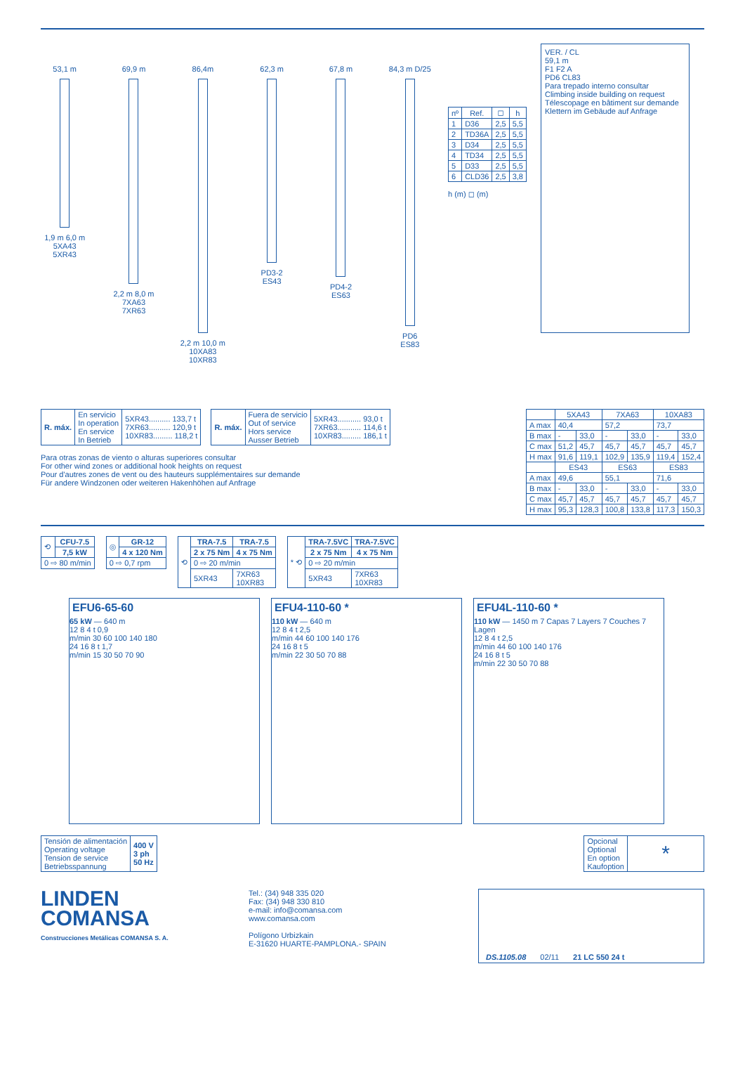53,1 m
1,9 m 6,0 m
5XA43
5XR43
69,9 m
2,2 m 8,0 m
7XA63
7XR63
86,4m
2,2 m 10,0 m
10XA83
10XR83
62,3 m
PD3-2
ES43
67,8 m
PD4-2
ES63
84,3 m D/25
PD6
ES83
| nº | Ref. | ◻ | h |
| --- | --- | --- | --- |
| 1 | D36 | 2,5 | 5,5 |
| 2 | TD36A | 2,5 | 5,5 |
| 3 | D34 | 2,5 | 5,5 |
| 4 | TD34 | 2,5 | 5,5 |
| 5 | D33 | 2,5 | 5,5 |
| 6 | CLD36 | 2,5 | 3,8 |
h (m) ◻ (m)
VER. / CL
59,1 m
F1 F2 A
PD6 CL83
Para trepado interno consultar
Climbing inside building on request
Télescopage en bâtiment sur demande
Klettern im Gebäude auf Anfrage
| R. máx. | En servicio In operation En service In Betrieb | 5XR43.......... 133,7 t 7XR63.......... 120,9 t 10XR83......... 118,2 t |
| R. máx. | Fuera de servicio Out of service Hors service Ausser Betrieb | 5XR43........... 93,0 t 7XR63........... 114,6 t 10XR83......... 186,1 t |
Para otras zonas de viento o alturas superiores consultar
For other wind zones or additional hook heights on request
Pour d'autres zones de vent ou des hauteurs supplémentaires sur demande
Für andere Windzonen oder weiteren Hakenhöhen auf Anfrage
| | 5XA43 | | 7XA63 | | 10XA83 | |
| --- | --- | --- | --- | --- | --- | --- |
| A max | 40,4 | | 57,2 | | 73,7 | |
| B max | - | 33,0 | - | 33,0 | - | 33,0 |
| C max | 51,2 | 45,7 | 45,7 | 45,7 | 45,7 | 45,7 |
| H max | 91,6 | 119,1 | 102,9 | 135,9 | 119,4 | 152,4 |
| | ES43 | | ES63 | | ES83 | |
| A max | 49,6 | | 55,1 | | 71,6 | |
| B max | - | 33,0 | - | 33,0 | - | 33,0 |
| C max | 45,7 | 45,7 | 45,7 | 45,7 | 45,7 | 45,7 |
| H max | 95,3 | 128,3 | 100,8 | 133,8 | 117,3 | 150,3 |
| ⟲ | CFU-7.5 |
| | 7,5 kW |
| 0 ⇨ 80 m/min | |
| ◎ | GR-12 |
| | 4 x 120 Nm |
| 0 ⇨ 0,7 rpm | |
| ⟲ | TRA-7.5 | TRA-7.5 |
| | 2 x 75 Nm | 4 x 75 Nm |
| | 0 ⇨ 20 m/min | |
| | 5XR43 | 7XR63 10XR83 |
| * ⟲ | TRA-7.5VC | TRA-7.5VC |
| | 2 x 75 Nm | 4 x 75 Nm |
| | 0 ⇨ 20 m/min | |
| | 5XR43 | 7XR63 10XR83 |
EFU6-65-60
65 kW — 640 m
12 8 4 t 0,9
m/min 30 60 100 140 180
24 16 8 t 1,7
m/min 15 30 50 70 90
EFU4-110-60 *
110 kW — 640 m
12 8 4 t 2,5
m/min 44 60 100 140 176
24 16 8 t 5
m/min 22 30 50 70 88
EFU4L-110-60 *
110 kW — 1450 m 7 Capas 7 Layers 7 Couches 7 Lagen
12 8 4 t 2,5
m/min 44 60 100 140 176
24 16 8 t 5
m/min 22 30 50 70 88
| Tensión de alimentación Operating voltage Tension de service Betriebsspannung | 400 V 3 ph 50 Hz |
| Opcional Optional En option Kaufoption | * |
LINDEN
COMANSA
Construcciones Metálicas COMANSA S. A.
Tel.: (34) 948 335 020
Fax: (34) 948 330 810
e-mail: info@comansa.com
www.comansa.com
Polígono Urbizkain
E-31620 HUARTE-PAMPLONA.- SPAIN
DS.1105.08 02/11 21 LC 550 24 t